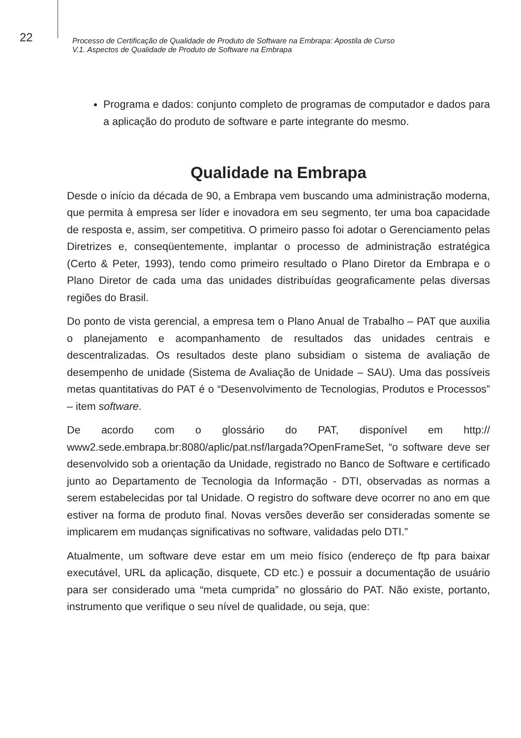22
Processo de Certificação de Qualidade de Produto de Software na Embrapa: Apostila de Curso
V.1. Aspectos de Qualidade de Produto de Software na Embrapa
Programa e dados: conjunto completo de programas de computador e dados para a aplicação do produto de software e parte integrante do mesmo.
Qualidade na Embrapa
Desde o início da década de 90, a Embrapa vem buscando uma administração moderna, que permita à empresa ser líder e inovadora em seu segmento, ter uma boa capacidade de resposta e, assim, ser competitiva. O primeiro passo foi adotar o Gerenciamento pelas Diretrizes e, conseqüentemente, implantar o processo de administração estratégica (Certo & Peter, 1993), tendo como primeiro resultado o Plano Diretor da Embrapa e o Plano Diretor de cada uma das unidades distribuídas geograficamente pelas diversas regiões do Brasil.
Do ponto de vista gerencial, a empresa tem o Plano Anual de Trabalho – PAT que auxilia o planejamento e acompanhamento de resultados das unidades centrais e descentralizadas. Os resultados deste plano subsidiam o sistema de avaliação de desempenho de unidade (Sistema de Avaliação de Unidade – SAU). Uma das possíveis metas quantitativas do PAT é o “Desenvolvimento de Tecnologias, Produtos e Processos” – item software.
De acordo com o glossário do PAT, disponível em http:// www2.sede.embrapa.br:8080/aplic/pat.nsf/largada?OpenFrameSet, “o software deve ser desenvolvido sob a orientação da Unidade, registrado no Banco de Software e certificado junto ao Departamento de Tecnologia da Informação - DTI, observadas as normas a serem estabelecidas por tal Unidade. O registro do software deve ocorrer no ano em que estiver na forma de produto final. Novas versões deverão ser consideradas somente se implicarem em mudanças significativas no software, validadas pelo DTI.”
Atualmente, um software deve estar em um meio físico (endereço de ftp para baixar executável, URL da aplicação, disquete, CD etc.) e possuir a documentação de usuário para ser considerado uma “meta cumprida” no glossário do PAT. Não existe, portanto, instrumento que verifique o seu nível de qualidade, ou seja, que: